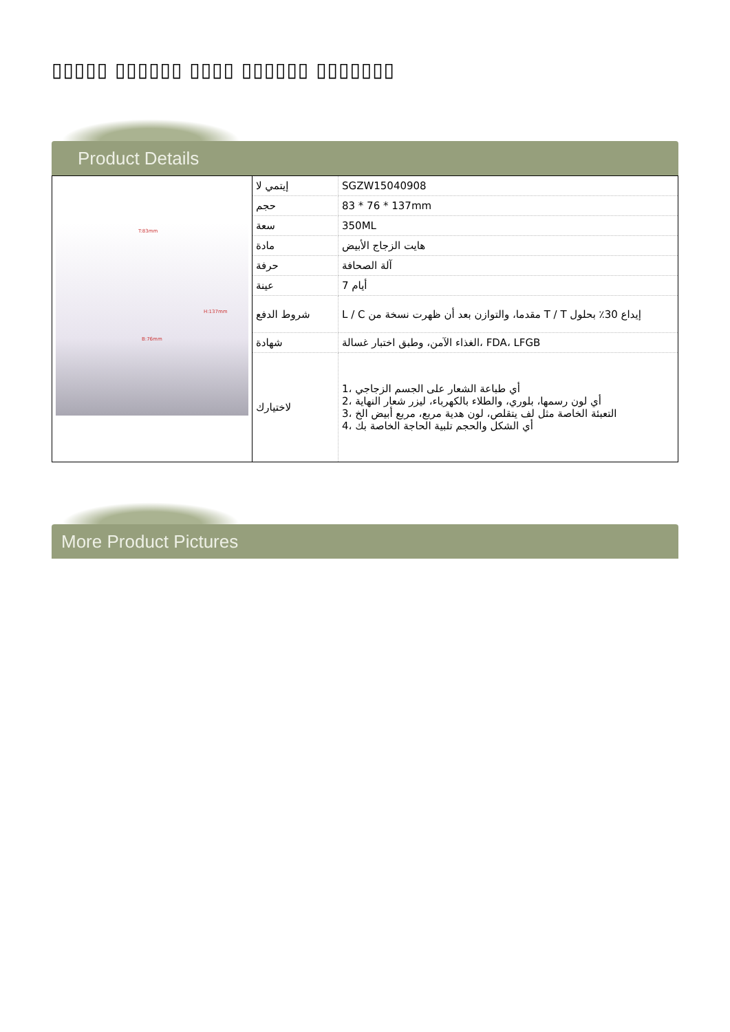▯▯▯▯▯ ▯▯▯▯▯▯ ▯▯▯▯ ▯▯▯▯▯▯ ▯▯▯▯▯▯▯
Product Details
| T:83mm H:137mm B:76mm | إيتمي لا | SGZW15040908 |
| | حجم | 83 * 76 * 137mm |
| | سعة | 350ML |
| | مادة | هايت الزجاج الأبيض |
| | حرفة | آلة الصحافة |
| | عينة | 7 أيام |
| | شروط الدفع | L / C مقدما، والتوازن بعد أن ظهرت نسخة من T / T إيداع 30٪ بحلول |
| | شهادة | الغذاء الآمن، وطبق اختبار غسالة، FDA، LFGB |
| | لاختيارك | 1، أي طباعة الشعار على الجسم الزجاجي 2، أي لون رسمها، بلوري، والطلاء بالكهرباء، ليزر شعار النهاية 3، التعبئة الخاصة مثل لف يتقلص، لون هدية مربع، مربع أبيض الخ 4، أي الشكل والحجم تلبية الحاجة الخاصة بك |
More Product Pictures